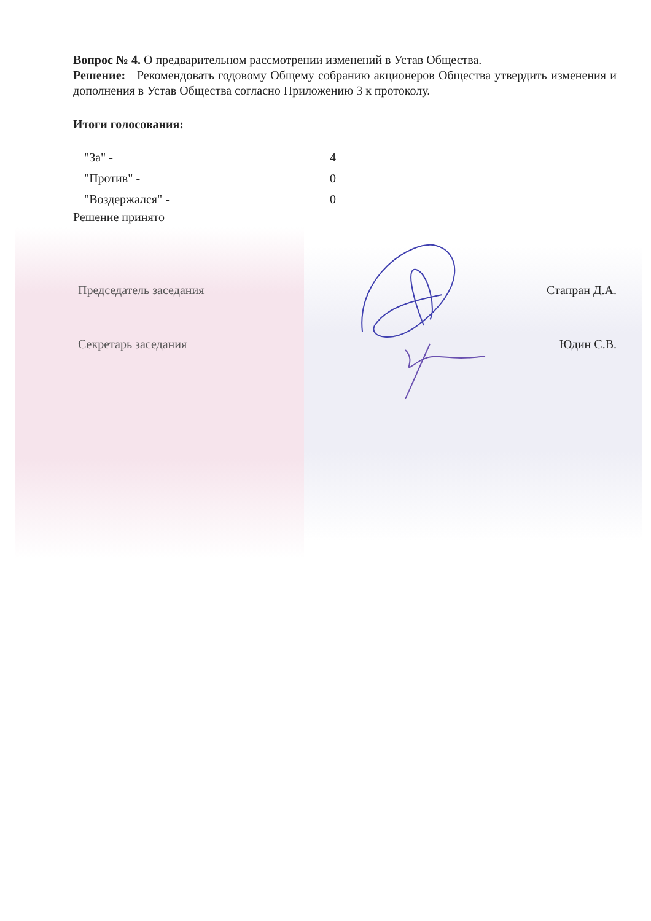Вопрос № 4. О предварительном рассмотрении изменений в Устав Общества.
Решение: Рекомендовать годовому Общему собранию акционеров Общества утвердить изменения и дополнения в Устав Общества согласно Приложению 3 к протоколу.
Итоги голосования:
"За" - 4
"Против" - 0
"Воздержался" - 0
Решение принято
Председатель заседания Стапран Д.А.
Секретарь заседания Юдин С.В.